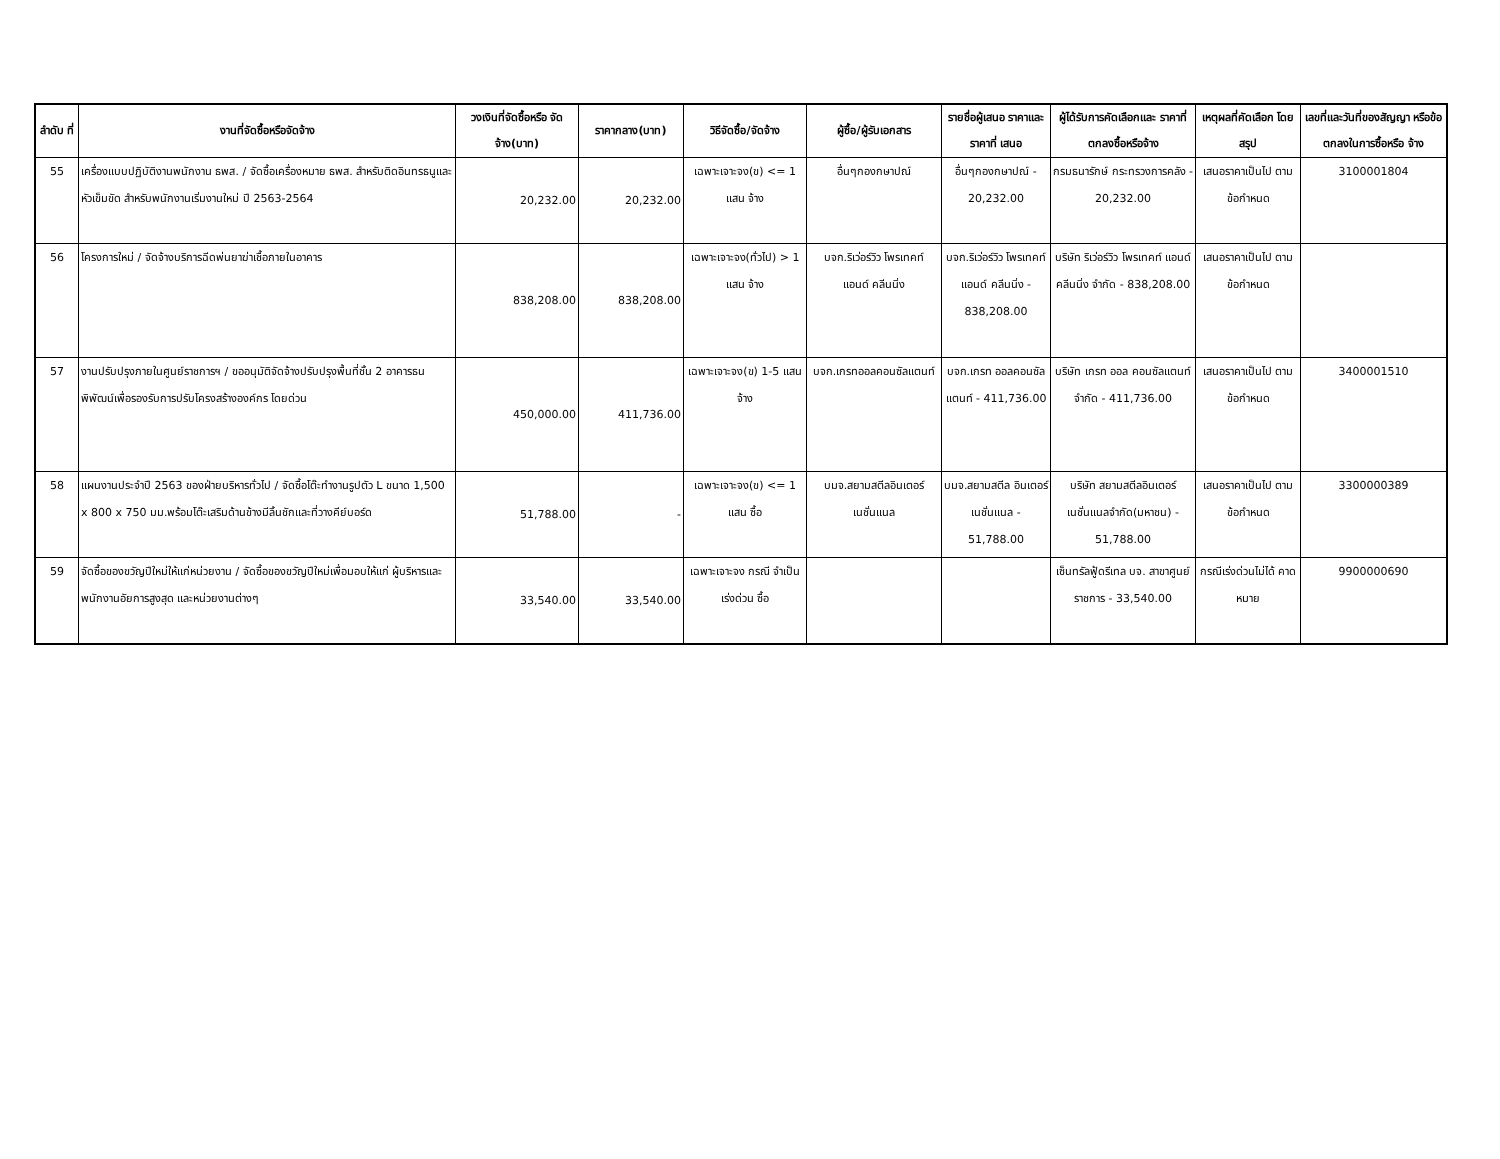| ลำดับ ที่ | งานที่จัดซื้อหรือจัดจ้าง | วงเงินที่จัดซื้อหรือ จัดจ้าง(บาท) | ราคากลาง(บาท) | วิธีจัดซื้อ/จัดจ้าง | ผู้ซื้อ/ผู้รับเอกสาร | รายชื่อผู้เสนอ ราคาและราคาที่ เสนอ | ผู้ได้รับการคัดเลือกและ ราคาที่ตกลงซื้อหรือจ้าง | เหตุผลที่คัดเลือก โดยสรุป | เลขที่และวันที่ของสัญญา หรือข้อตกลงในการซื้อหรือ จ้าง |
| --- | --- | --- | --- | --- | --- | --- | --- | --- | --- |
| 55 | เครื่องแบบปฏิบัติงานพนักงาน ธพส. / จัดซื้อเครื่องหมาย ธพส. สำหรับติดอินทรธนูและหัวเข็มขัด สำหรับพนักงานเริ่มงานใหม่ ปี 2563-2564 | 20,232.00 | 20,232.00 | เฉพาะเจาะจง(ข) <= 1 แสน จ้าง | อื่นๆกองกษาปณ์ | อื่นๆกองกษาปณ์ - 20,232.00 | กรมธนารักษ์ กระทรวงการคลัง - 20,232.00 | เสนอราคาเป็นไป ตามข้อกำหนด | 3100001804 |
| 56 | โครงการใหม่ / จัดจ้างบริการฉีดพ่นยาฆ่าเชื้อภายในอาคาร | 838,208.00 | 838,208.00 | เฉพาะเจาะจง(ทั่วไป) > 1 แสน จ้าง | บจก.ริเว่อร์วิว โพรเทคท์ แอนด์ คลีนนิ่ง | บจก.ริเว่อร์วิว โพรเทคท์ แอนด์ คลีนนิ่ง - 838,208.00 | บริษัท ริเว่อร์วิว โพรเทคท์ แอนด์ คลีนนิ่ง จำกัด - 838,208.00 | เสนอราคาเป็นไป ตามข้อกำหนด | |
| 57 | งานปรับปรุงภายในศูนย์ราชการฯ / ขออนุมัติจัดจ้างปรับปรุงพื้นที่ชั้น 2 อาคารธนพิพัฒน์เพื่อรองรับการปรับโครงสร้างองค์กร โดยด่วน | 450,000.00 | 411,736.00 | เฉพาะเจาะจง(ข) 1-5 แสน จ้าง | บจก.เกรทออลคอนซัลแตนท์ | บจก.เกรท ออลคอนซัลแตนท์ - 411,736.00 | บริษัท เกรท ออล คอนซัลแตนท์ จำกัด - 411,736.00 | เสนอราคาเป็นไป ตามข้อกำหนด | 3400001510 |
| 58 | แผนงานประจำปี 2563 ของฝ่ายบริหารทั่วไป / จัดซื้อโต๊ะทำงานรูปตัว L ขนาด 1,500 x 800 x 750 มม.พร้อมโต๊ะเสริมด้านข้างมีลิ้นชักและที่วางคีย์บอร์ด | 51,788.00 | - | เฉพาะเจาะจง(ข) <= 1 แสน ซื้อ | บมจ.สยามสตีลอินเตอร์ เนชั่นแนล | บมจ.สยามสตีล อินเตอร์เนชั่นแนล - 51,788.00 | บริษัท สยามสตีลอินเตอร์ เนชั่นแนลจำกัด(มหาชน) - 51,788.00 | เสนอราคาเป็นไป ตามข้อกำหนด | 3300000389 |
| 59 | จัดซื้อของขวัญปีใหม่ให้แก่หน่วยงาน / จัดซื้อของขวัญปีใหม่เพื่อมอบให้แก่ ผู้บริหารและพนักงานอัยการสูงสุด และหน่วยงานต่างๆ | 33,540.00 | 33,540.00 | เฉพาะเจาะจง กรณี จำเป็นเร่งด่วน ซื้อ | | | เซ็นทรัลฟู้ดรีเทล บจ. สาขาศูนย์ราชการ - 33,540.00 | กรณีเร่งด่วนไม่ได้ คาดหมาย | 9900000690 |